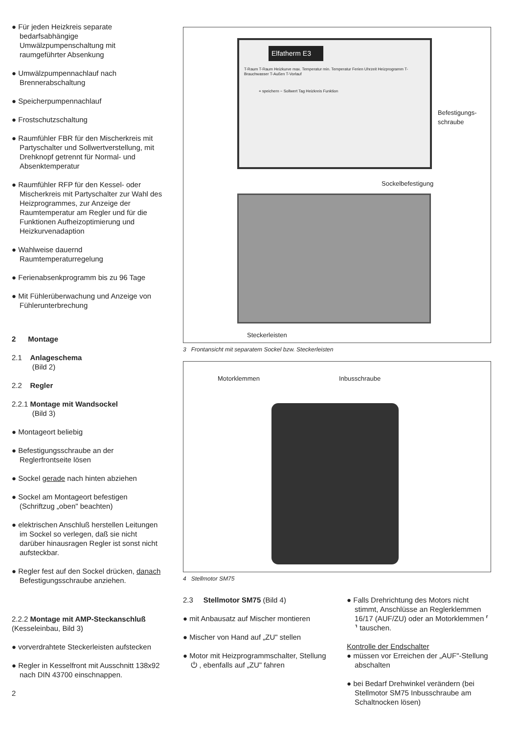● Für jeden Heizkreis separate bedarfsabhängige Umwälzpumpenschaltung mit raumgeführter Absenkung
● Umwälzpumpennachlauf nach Brennerabschaltung
● Speicherpumpennachlauf
● Frostschutzschaltung
● Raumfühler FBR für den Mischerkreis mit Partyschalter und Sollwertverstellung, mit Drehknopf getrennt für Normal- und Absenktemperatur
● Raumfühler RFP für den Kessel- oder Mischerkreis mit Partyschalter zur Wahl des Heizprogrammes, zur Anzeige der Raumtemperatur am Regler und für die Funktionen Aufheizoptimierung und Heizkurvenadaption
● Wahlweise dauernd Raumtemperaturregelung
● Ferienabsenkprogramm bis zu 96 Tage
● Mit Fühlerüberwachung und Anzeige von Fühlerunterbrechung
2 Montage
2.1 Anlageschema
(Bild 2)
2.2 Regler
2.2.1 Montage mit Wandsockel
(Bild 3)
● Montageort beliebig
● Befestigungsschraube an der Reglerfrontseite lösen
● Sockel gerade nach hinten abziehen
● Sockel am Montageort befestigen (Schriftzug „oben" beachten)
● elektrischen Anschluß herstellen Leitungen im Sockel so verlegen, daß sie nicht darüber hinausragen Regler ist sonst nicht aufsteckbar.
● Regler fest auf den Sockel drücken, danach Befestigungsschraube anziehen.
2.2.2 Montage mit AMP-Steckanschluß (Kesseleinbau, Bild 3)
● vorverdrahtete Steckerleisten aufstecken
● Regler in Kesselfront mit Ausschnitt 138x92 nach DIN 43700 einschnappen.
2
Elfatherm E3
T-Raum T-Raum Heizkurve max. Temperatur min. Temperatur Ferien Uhrzeit Heizprogramm T-Brauchwasser T-Außen T-Vorlauf
+ speichern − Sollwert Tag Heizkreis Funktion
Befestigungs-
schraube
Sockelbefestigung
Steckerleisten
3 Frontansicht mit separatem Sockel bzw. Steckerleisten
Motorklemmen Inbusschraube
4 Stellmotor SM75
2.3 Stellmotor SM75 (Bild 4)
● mit Anbausatz auf Mischer montieren
● Mischer von Hand auf „ZU" stellen
● Motor mit Heizprogrammschalter, Stellung ⏻ , ebenfalls auf „ZU" fahren
● Falls Drehrichtung des Motors nicht stimmt, Anschlüsse an Reglerklemmen 16/17 (AUF/ZU) oder an Motorklemmen ⸢ ⸣ tauschen.
Kontrolle der Endschalter
● müssen vor Erreichen der „AUF"-Stellung abschalten
● bei Bedarf Drehwinkel verändern (bei Stellmotor SM75 Inbusschraube am Schaltnocken lösen)